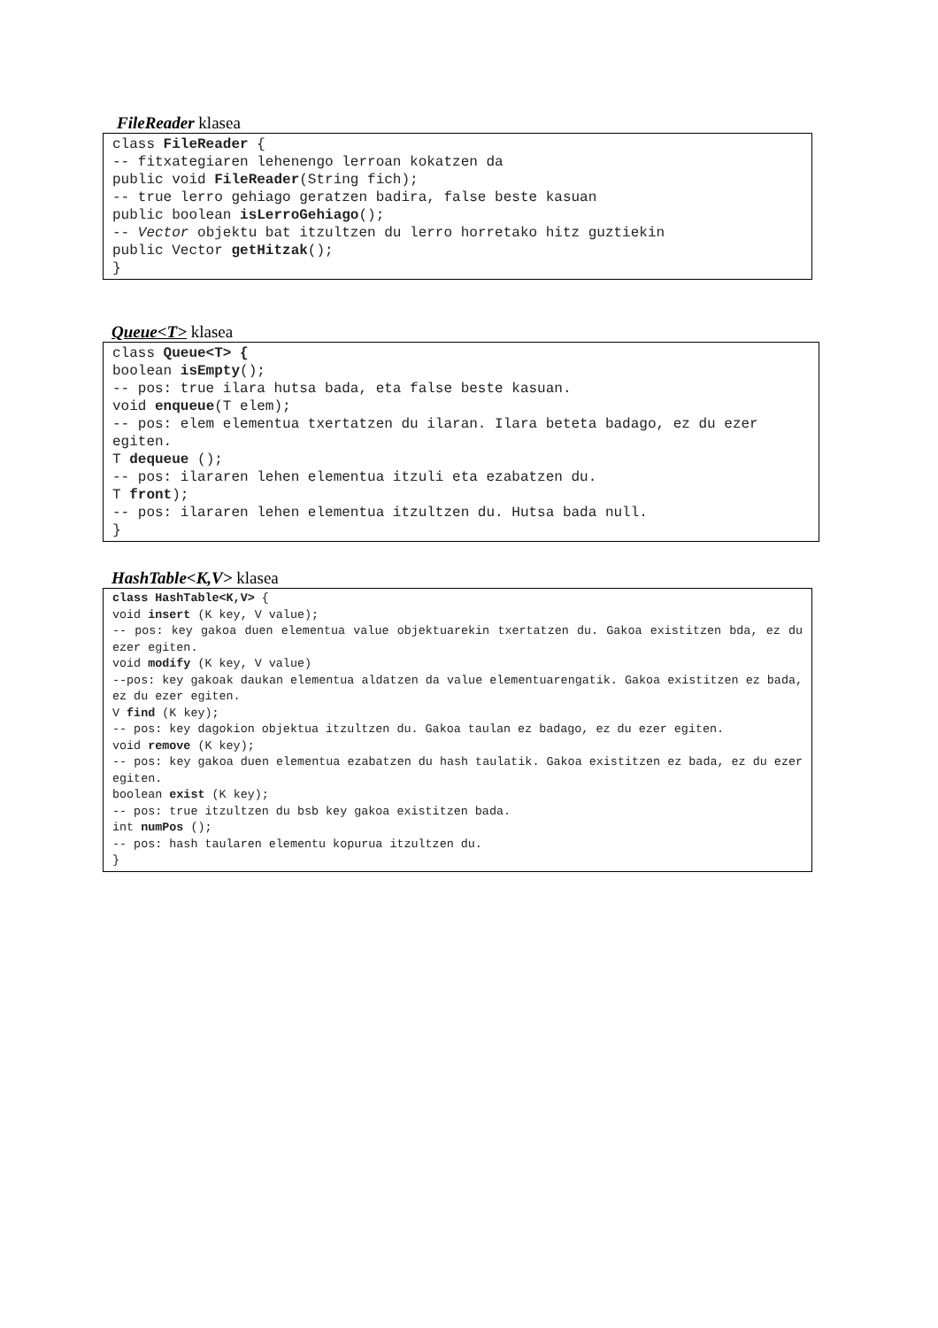FileReader klasea
class FileReader {
-- fitxategiaren lehenengo lerroan kokatzen da
public void FileReader(String fich);
-- true lerro gehiago geratzen badira, false beste kasuan
public boolean isLerroGehiago();
-- Vector objektu bat itzultzen du lerro horretako hitz guztiekin
public Vector getHitzak();
}
Queue<T> klasea
class Queue<T> {
boolean isEmpty();
-- pos: true ilara hutsa bada, eta false beste kasuan.
void enqueue(T elem);
-- pos: elem elementua txertatzen du ilaran. Ilara beteta badago, ez du ezer egiten.
T dequeue ();
-- pos: ilararen lehen elementua itzuli eta ezabatzen du.
T front);
-- pos: ilararen lehen elementua itzultzen du. Hutsa bada null.
}
HashTable<K,V> klasea
class HashTable<K,V> {
void insert (K key, V value);
-- pos: key gakoa duen elementua value objektuarekin txertatzen du. Gakoa existitzen bda, ez du ezer egiten.
void modify (K key, V value)
--pos: key gakoak daukan elementua aldatzen da value elementuarengatik. Gakoa existitzen ez bada, ez du ezer egiten.
V find (K key);
-- pos: key dagokion objektua itzultzen du. Gakoa taulan ez badago, ez du ezer egiten.
void remove (K key);
-- pos: key gakoa duen elementua ezabatzen du hash taulatik. Gakoa existitzen ez bada, ez du ezer egiten.
boolean exist (K key);
-- pos: true itzultzen du bsb key gakoa existitzen bada.
int numPos ();
-- pos: hash taularen elementu kopurua itzultzen du.
}